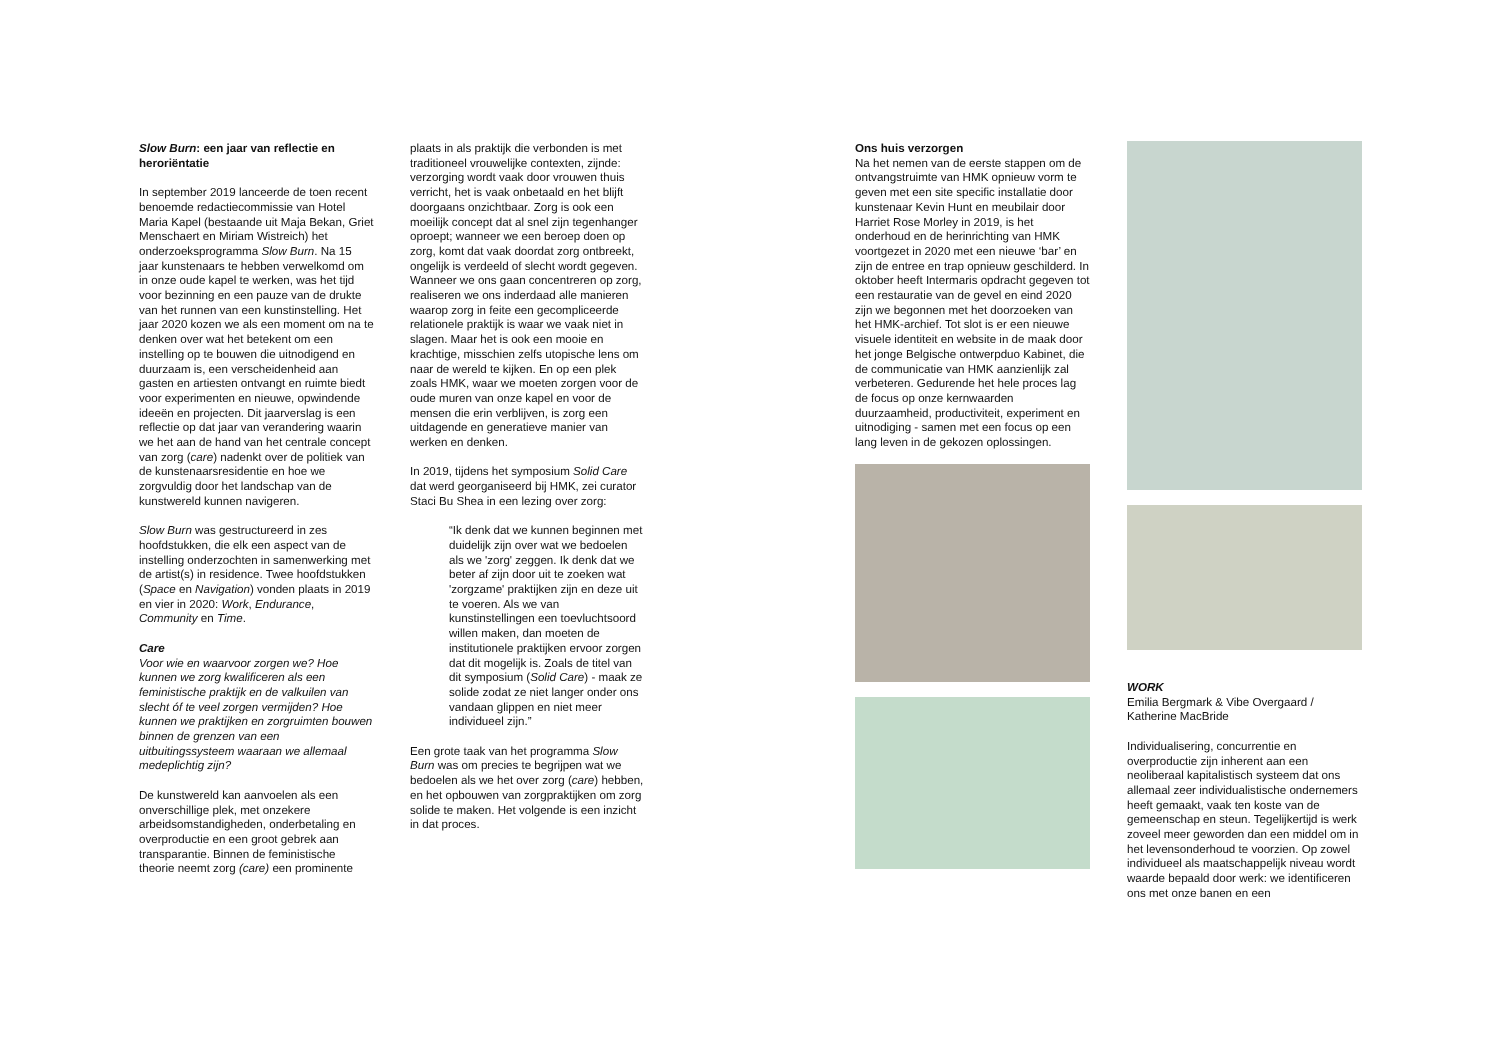Slow Burn: een jaar van reflectie en heroriëntatie
In september 2019 lanceerde de toen recent benoemde redactiecommissie van Hotel Maria Kapel (bestaande uit Maja Bekan, Griet Menschaert en Miriam Wistreich) het onderzoeksprogramma Slow Burn. Na 15 jaar kunstenaars te hebben verwelkomd om in onze oude kapel te werken, was het tijd voor bezinning en een pauze van de drukte van het runnen van een kunstinstelling. Het jaar 2020 kozen we als een moment om na te denken over wat het betekent om een instelling op te bouwen die uitnodigend en duurzaam is, een verscheidenheid aan gasten en artiesten ontvangt en ruimte biedt voor experimenten en nieuwe, opwindende ideeën en projecten. Dit jaarverslag is een reflectie op dat jaar van verandering waarin we het aan de hand van het centrale concept van zorg (care) nadenkt over de politiek van de kunstenaarsresidentie en hoe we zorgvuldig door het landschap van de kunstwereld kunnen navigeren.
Slow Burn was gestructureerd in zes hoofdstukken, die elk een aspect van de instelling onderzochten in samenwerking met de artist(s) in residence. Twee hoofdstukken (Space en Navigation) vonden plaats in 2019 en vier in 2020: Work, Endurance, Community en Time.
Care
Voor wie en waarvoor zorgen we? Hoe kunnen we zorg kwalificeren als een feministische praktijk en de valkuilen van slecht óf te veel zorgen vermijden? Hoe kunnen we praktijken en zorgruimten bouwen binnen de grenzen van een uitbuitingssysteem waaraan we allemaal medeplichtig zijn?
De kunstwereld kan aanvoelen als een onverschillige plek, met onzekere arbeidsomstandigheden, onderbetaling en overproductie en een groot gebrek aan transparantie. Binnen de feministische theorie neemt zorg (care) een prominente
plaats in als praktijk die verbonden is met traditioneel vrouwelijke contexten, zijnde: verzorging wordt vaak door vrouwen thuis verricht, het is vaak onbetaald en het blijft doorgaans onzichtbaar. Zorg is ook een moeilijk concept dat al snel zijn tegenhanger oproept; wanneer we een beroep doen op zorg, komt dat vaak doordat zorg ontbreekt, ongelijk is verdeeld of slecht wordt gegeven. Wanneer we ons gaan concentreren op zorg, realiseren we ons inderdaad alle manieren waarop zorg in feite een gecompliceerde relationele praktijk is waar we vaak niet in slagen. Maar het is ook een mooie en krachtige, misschien zelfs utopische lens om naar de wereld te kijken. En op een plek zoals HMK, waar we moeten zorgen voor de oude muren van onze kapel en voor de mensen die erin verblijven, is zorg een uitdagende en generatieve manier van werken en denken.
In 2019, tijdens het symposium Solid Care dat werd georganiseerd bij HMK, zei curator Staci Bu Shea in een lezing over zorg:
“Ik denk dat we kunnen beginnen met duidelijk zijn over wat we bedoelen als we 'zorg' zeggen. Ik denk dat we beter af zijn door uit te zoeken wat 'zorgzame' praktijken zijn en deze uit te voeren. Als we van kunstinstellingen een toevluchtsoord willen maken, dan moeten de institutionele praktijken ervoor zorgen dat dit mogelijk is. Zoals de titel van dit symposium (Solid Care) - maak ze solide zodat ze niet langer onder ons vandaan glippen en niet meer individueel zijn.”
Een grote taak van het programma Slow Burn was om precies te begrijpen wat we bedoelen als we het over zorg (care) hebben, en het opbouwen van zorgpraktijken om zorg solide te maken. Het volgende is een inzicht in dat proces.
Ons huis verzorgen
Na het nemen van de eerste stappen om de ontvangstruimte van HMK opnieuw vorm te geven met een site specific installatie door kunstenaar Kevin Hunt en meubilair door Harriet Rose Morley in 2019, is het onderhoud en de herinrichting van HMK voortgezet in 2020 met een nieuwe ‘bar’ en zijn de entree en trap opnieuw geschilderd. In oktober heeft Intermaris opdracht gegeven tot een restauratie van de gevel en eind 2020 zijn we begonnen met het doorzoeken van het HMK-archief. Tot slot is er een nieuwe visuele identiteit en website in de maak door het jonge Belgische ontwerpduo Kabinet, die de communicatie van HMK aanzienlijk zal verbeteren. Gedurende het hele proces lag de focus op onze kernwaarden duurzaamheid, productiviteit, experiment en uitnodiging - samen met een focus op een lang leven in de gekozen oplossingen.
WORK
Emilia Bergmark & Vibe Overgaard / Katherine MacBride
Individualisering, concurrentie en overproductie zijn inherent aan een neoliberaal kapitalistisch systeem dat ons allemaal zeer individualistische ondernemers heeft gemaakt, vaak ten koste van de gemeenschap en steun. Tegelijkertijd is werk zoveel meer geworden dan een middel om in het levensonderhoud te voorzien. Op zowel individueel als maatschappelijk niveau wordt waarde bepaald door werk: we identificeren ons met onze banen en een